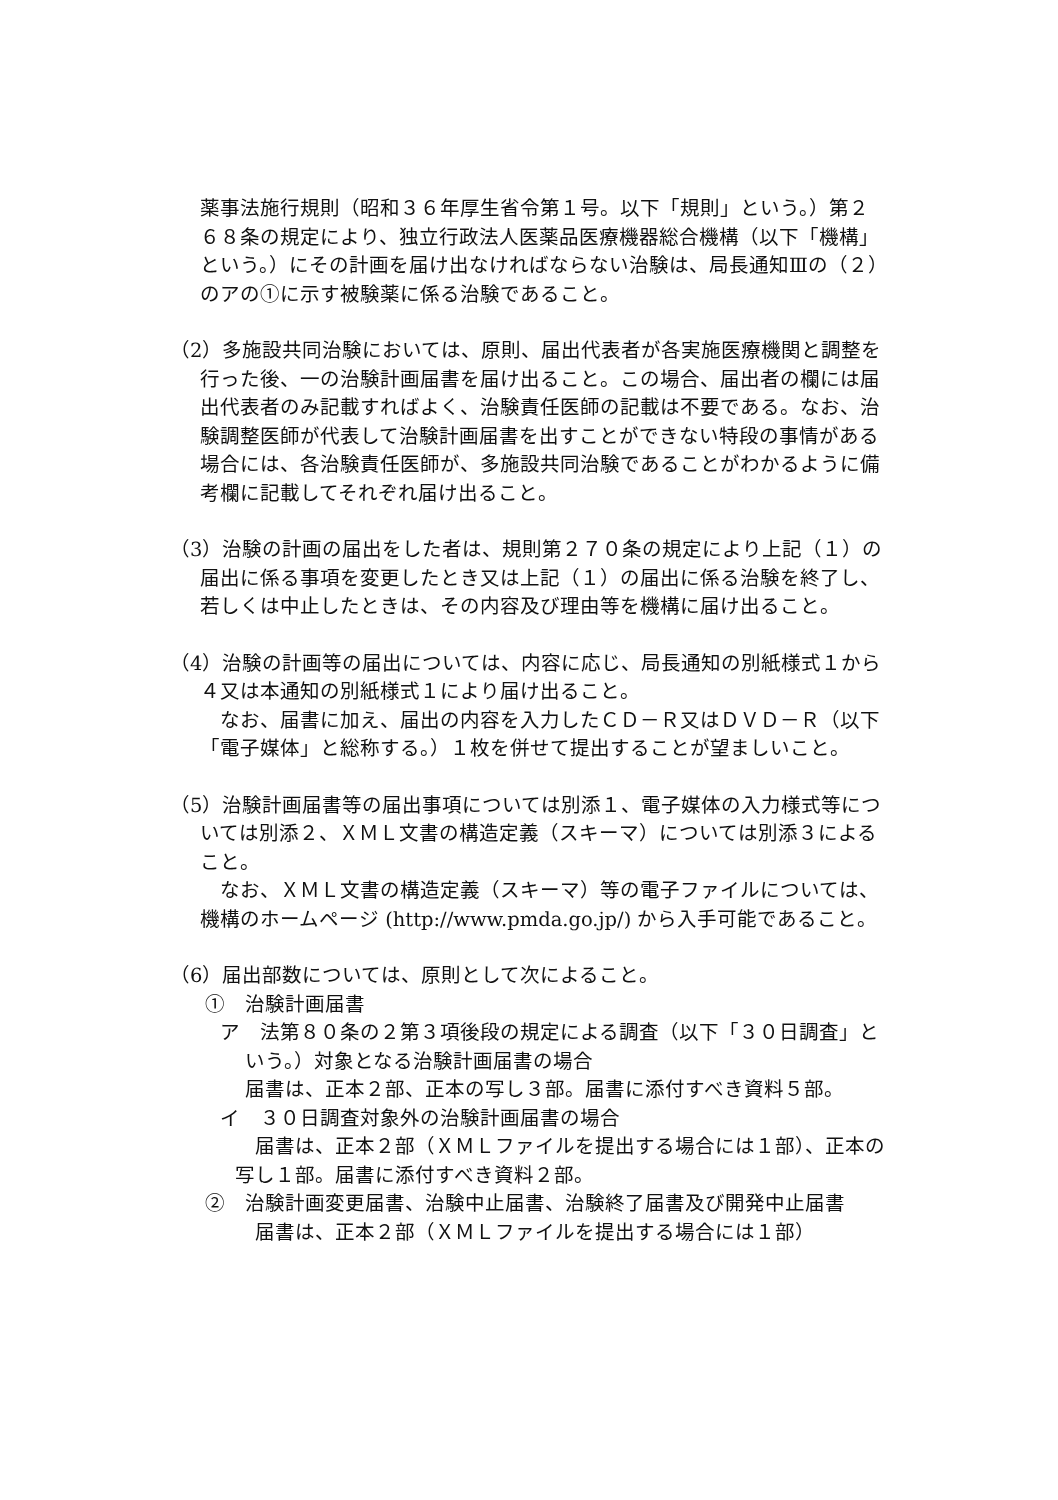薬事法施行規則（昭和３６年厚生省令第１号。以下「規則」という。）第２６８条の規定により、独立行政法人医薬品医療機器総合機構（以下「機構」という。）にその計画を届け出なければならない治験は、局長通知Ⅲの（２）のアの①に示す被験薬に係る治験であること。
（2）多施設共同治験においては、原則、届出代表者が各実施医療機関と調整を行った後、一の治験計画届書を届け出ること。この場合、届出者の欄には届出代表者のみ記載すればよく、治験責任医師の記載は不要である。なお、治験調整医師が代表して治験計画届書を出すことができない特段の事情がある場合には、各治験責任医師が、多施設共同治験であることがわかるように備考欄に記載してそれぞれ届け出ること。
（3）治験の計画の届出をした者は、規則第２７０条の規定により上記（１）の届出に係る事項を変更したとき又は上記（１）の届出に係る治験を終了し、若しくは中止したときは、その内容及び理由等を機構に届け出ること。
（4）治験の計画等の届出については、内容に応じ、局長通知の別紙様式１から４又は本通知の別紙様式１により届け出ること。
なお、届書に加え、届出の内容を入力したＣＤ－Ｒ又はＤＶＤ－Ｒ（以下「電子媒体」と総称する。）１枚を併せて提出することが望ましいこと。
（5）治験計画届書等の届出事項については別添１、電子媒体の入力様式等については別添２、ＸＭＬ文書の構造定義（スキーマ）については別添３によること。
なお、ＸＭＬ文書の構造定義（スキーマ）等の電子ファイルについては、機構のホームページ (http://www.pmda.go.jp/) から入手可能であること。
（6）届出部数については、原則として次によること。
①　治験計画届書
ア　法第８０条の２第３項後段の規定による調査（以下「３０日調査」という。）対象となる治験計画届書の場合
届書は、正本２部、正本の写し３部。届書に添付すべき資料５部。
イ　３０日調査対象外の治験計画届書の場合
届書は、正本２部（ＸＭＬファイルを提出する場合には１部）、正本の写し１部。届書に添付すべき資料２部。
②　治験計画変更届書、治験中止届書、治験終了届書及び開発中止届書
届書は、正本２部（ＸＭＬファイルを提出する場合には１部）